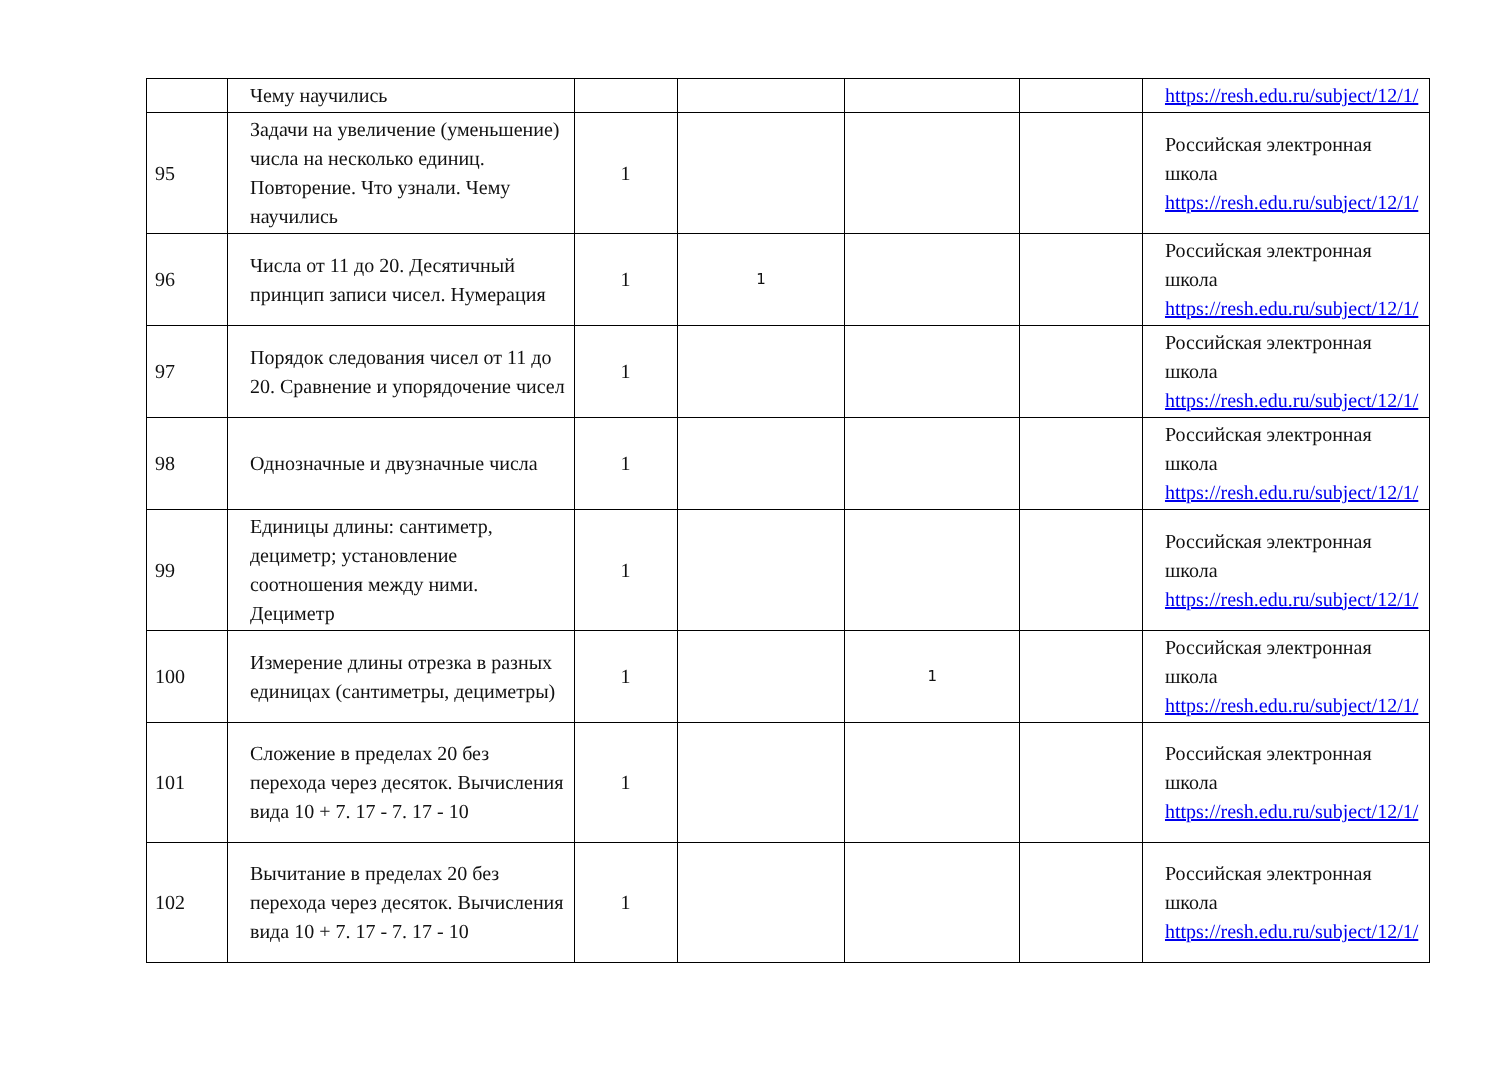| | Чему научились | | | | | https://resh.edu.ru/subject/12/1/ |
| 95 | Задачи на увеличение (уменьшение) числа на несколько единиц. Повторение. Что узнали. Чему научились | 1 | | | | Российская электронная школа https://resh.edu.ru/subject/12/1/ |
| 96 | Числа от 11 до 20. Десятичный принцип записи чисел. Нумерация | 1 | 1 | | | Российская электронная школа https://resh.edu.ru/subject/12/1/ |
| 97 | Порядок следования чисел от 11 до 20. Сравнение и упорядочение чисел | 1 | | | | Российская электронная школа https://resh.edu.ru/subject/12/1/ |
| 98 | Однозначные и двузначные числа | 1 | | | | Российская электронная школа https://resh.edu.ru/subject/12/1/ |
| 99 | Единицы длины: сантиметр, дециметр; установление соотношения между ними. Дециметр | 1 | | | | Российская электронная школа https://resh.edu.ru/subject/12/1/ |
| 100 | Измерение длины отрезка в разных единицах (сантиметры, дециметры) | 1 | | 1 | | Российская электронная школа https://resh.edu.ru/subject/12/1/ |
| 101 | Сложение в пределах 20 без перехода через десяток. Вычисления вида 10 + 7. 17 - 7. 17 - 10 | 1 | | | | Российская электронная школа https://resh.edu.ru/subject/12/1/ |
| 102 | Вычитание в пределах 20 без перехода через десяток. Вычисления вида 10 + 7. 17 - 7. 17 - 10 | 1 | | | | Российская электронная школа https://resh.edu.ru/subject/12/1/ |